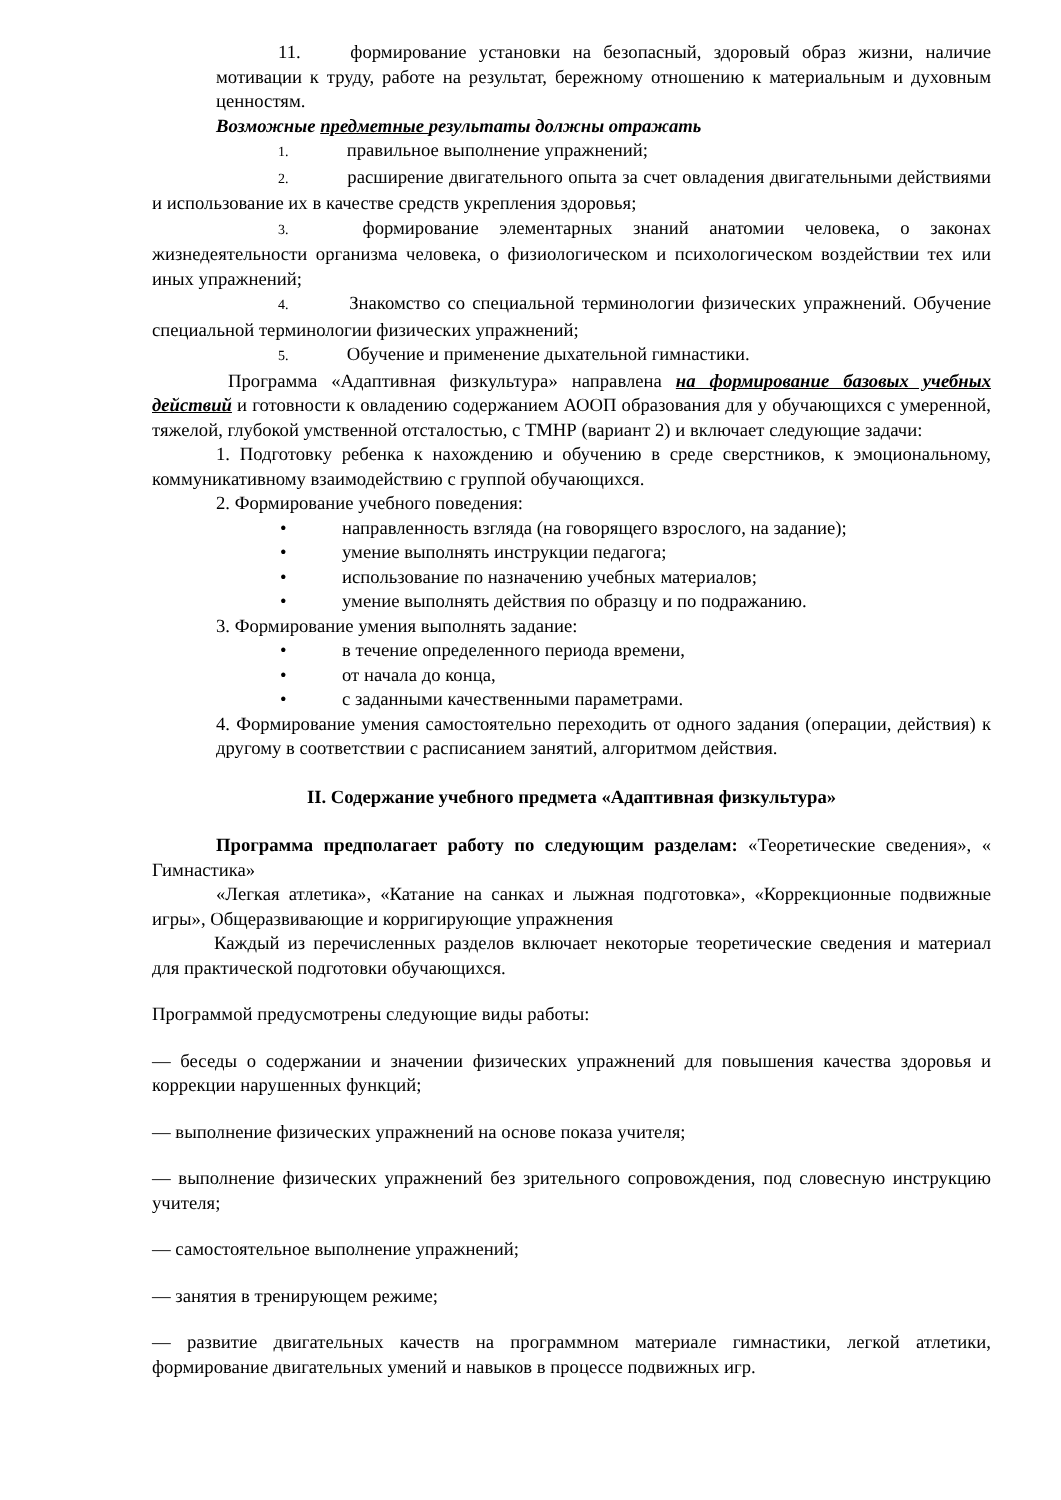11. формирование установки на безопасный, здоровый образ жизни, наличие мотивации к труду, работе на результат, бережному отношению к материальным и духовным ценностям.
Возможные предметные результаты должны отражать
1. правильное выполнение упражнений;
2. расширение двигательного опыта за счет овладения двигательными действиями и использование их в качестве средств укрепления здоровья;
3. формирование элементарных знаний анатомии человека, о законах жизнедеятельности организма человека, о физиологическом и психологическом воздействии тех или иных упражнений;
4. Знакомство со специальной терминологии физических упражнений. Обучение специальной терминологии физических упражнений;
5. Обучение и применение дыхательной гимнастики.
Программа «Адаптивная физкультура» направлена на формирование базовых учебных действий и готовности к овладению содержанием АООП образования для у обучающихся с умеренной, тяжелой, глубокой умственной отсталостью, с ТМНР (вариант 2) и включает следующие задачи:
1. Подготовку ребенка к нахождению и обучению в среде сверстников, к эмоциональному, коммуникативному взаимодействию с группой обучающихся.
2. Формирование учебного поведения:
• направленность взгляда (на говорящего взрослого, на задание);
• умение выполнять инструкции педагога;
• использование по назначению учебных материалов;
• умение выполнять действия по образцу и по подражанию.
3. Формирование умения выполнять задание:
• в течение определенного периода времени,
• от начала до конца,
• с заданными качественными параметрами.
4. Формирование умения самостоятельно переходить от одного задания (операции, действия) к другому в соответствии с расписанием занятий, алгоритмом действия.
II. Содержание учебного предмета «Адаптивная физкультура»
Программа предполагает работу по следующим разделам: «Теоретические сведения», « Гимнастика»
«Легкая атлетика», «Катание на санках и лыжная подготовка», «Коррекционные подвижные игры», Общеразвивающие и корригирующие упражнения
Каждый из перечисленных разделов включает некоторые теоретические сведения и материал для практической подготовки обучающихся.
Программой предусмотрены следующие виды работы:
— беседы о содержании и значении физических упражнений для повышения качества здоровья и коррекции нарушенных функций;
— выполнение физических упражнений на основе показа учителя;
— выполнение физических упражнений без зрительного сопровождения, под словесную инструкцию учителя;
— самостоятельное выполнение упражнений;
— занятия в тренирующем режиме;
— развитие двигательных качеств на программном материале гимнастики, легкой атлетики, формирование двигательных умений и навыков в процессе подвижных игр.